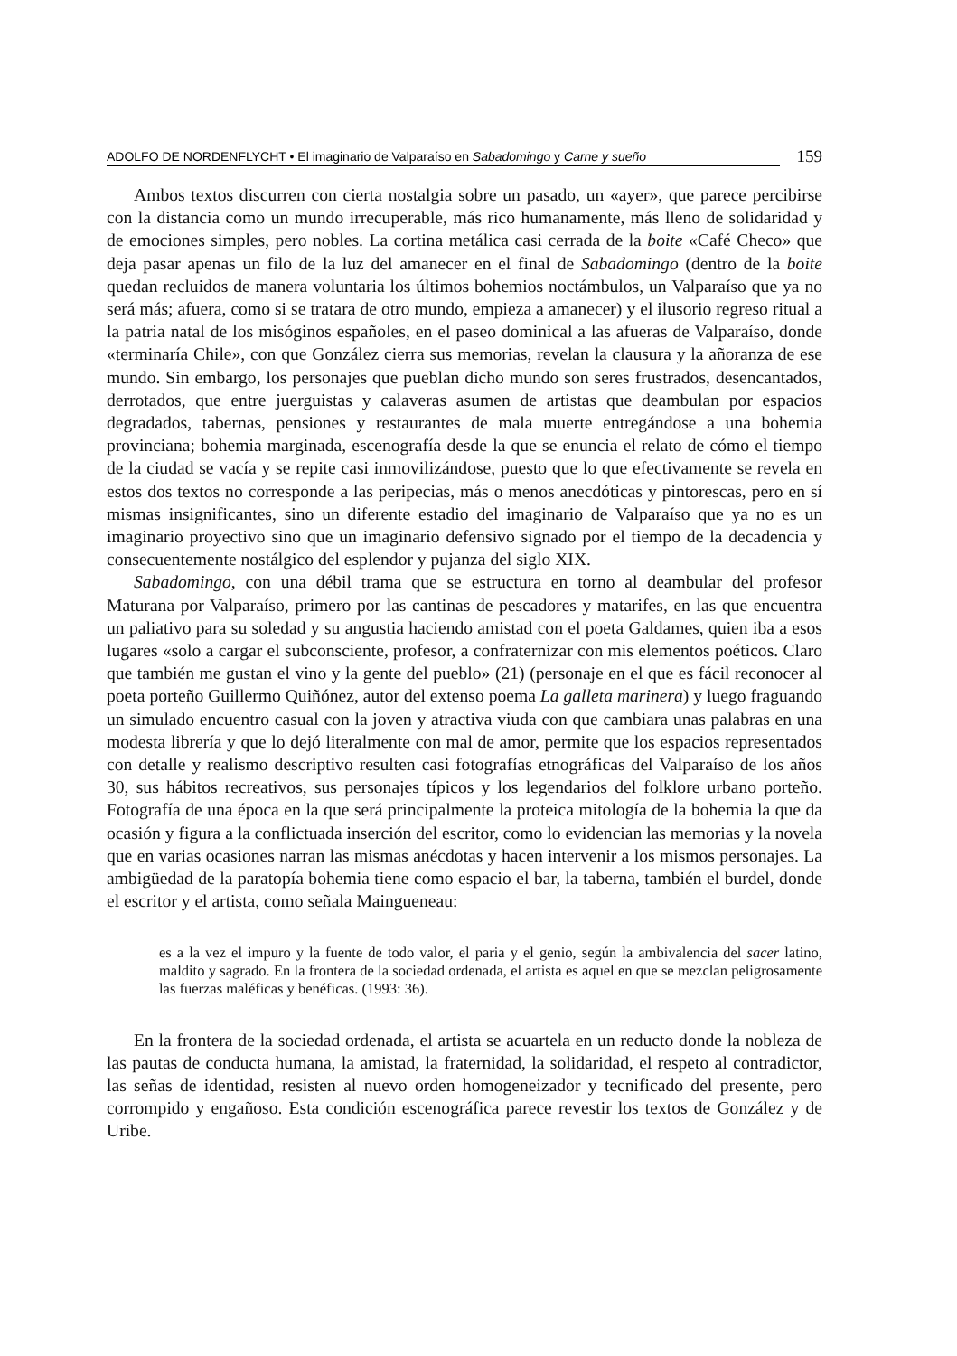ADOLFO DE NORDENFLYCHT • El imaginario de Valparaíso en Sabadomingo y Carne y sueño
159
Ambos textos discurren con cierta nostalgia sobre un pasado, un «ayer», que parece percibirse con la distancia como un mundo irrecuperable, más rico humanamente, más lleno de solidaridad y de emociones simples, pero nobles. La cortina metálica casi cerrada de la boite «Café Checo» que deja pasar apenas un filo de la luz del amanecer en el final de Sabadomingo (dentro de la boite quedan recluidos de manera voluntaria los últimos bohemios noctámbulos, un Valparaíso que ya no será más; afuera, como si se tratara de otro mundo, empieza a amanecer) y el ilusorio regreso ritual a la patria natal de los misóginos españoles, en el paseo dominical a las afueras de Valparaíso, donde «terminaría Chile», con que González cierra sus memorias, revelan la clausura y la añoranza de ese mundo. Sin embargo, los personajes que pueblan dicho mundo son seres frustrados, desencantados, derrotados, que entre juerguistas y calaveras asumen de artistas que deambulan por espacios degradados, tabernas, pensiones y restaurantes de mala muerte entregándose a una bohemia provinciana; bohemia marginada, escenografía desde la que se enuncia el relato de cómo el tiempo de la ciudad se vacía y se repite casi inmovilizándose, puesto que lo que efectivamente se revela en estos dos textos no corresponde a las peripecias, más o menos anecdóticas y pintorescas, pero en sí mismas insignificantes, sino un diferente estadio del imaginario de Valparaíso que ya no es un imaginario proyectivo sino que un imaginario defensivo signado por el tiempo de la decadencia y consecuentemente nostálgico del esplendor y pujanza del siglo XIX.
Sabadomingo, con una débil trama que se estructura en torno al deambular del profesor Maturana por Valparaíso, primero por las cantinas de pescadores y matarifes, en las que encuentra un paliativo para su soledad y su angustia haciendo amistad con el poeta Galdames, quien iba a esos lugares «solo a cargar el subconsciente, profesor, a confraternizar con mis elementos poéticos. Claro que también me gustan el vino y la gente del pueblo» (21) (personaje en el que es fácil reconocer al poeta porteño Guillermo Quiñónez, autor del extenso poema La galleta marinera) y luego fraguando un simulado encuentro casual con la joven y atractiva viuda con que cambiara unas palabras en una modesta librería y que lo dejó literalmente con mal de amor, permite que los espacios representados con detalle y realismo descriptivo resulten casi fotografías etnográficas del Valparaíso de los años 30, sus hábitos recreativos, sus personajes típicos y los legendarios del folklore urbano porteño. Fotografía de una época en la que será principalmente la proteica mitología de la bohemia la que da ocasión y figura a la conflictuada inserción del escritor, como lo evidencian las memorias y la novela que en varias ocasiones narran las mismas anécdotas y hacen intervenir a los mismos personajes. La ambigüedad de la paratopía bohemia tiene como espacio el bar, la taberna, también el burdel, donde el escritor y el artista, como señala Maingueneau:
es a la vez el impuro y la fuente de todo valor, el paria y el genio, según la ambivalencia del sacer latino, maldito y sagrado. En la frontera de la sociedad ordenada, el artista es aquel en que se mezclan peligrosamente las fuerzas maléficas y benéficas. (1993: 36).
En la frontera de la sociedad ordenada, el artista se acuartela en un reducto donde la nobleza de las pautas de conducta humana, la amistad, la fraternidad, la solidaridad, el respeto al contradictor, las señas de identidad, resisten al nuevo orden homogeneizador y tecnificado del presente, pero corrompido y engañoso. Esta condición escenográfica parece revestir los textos de González y de Uribe.